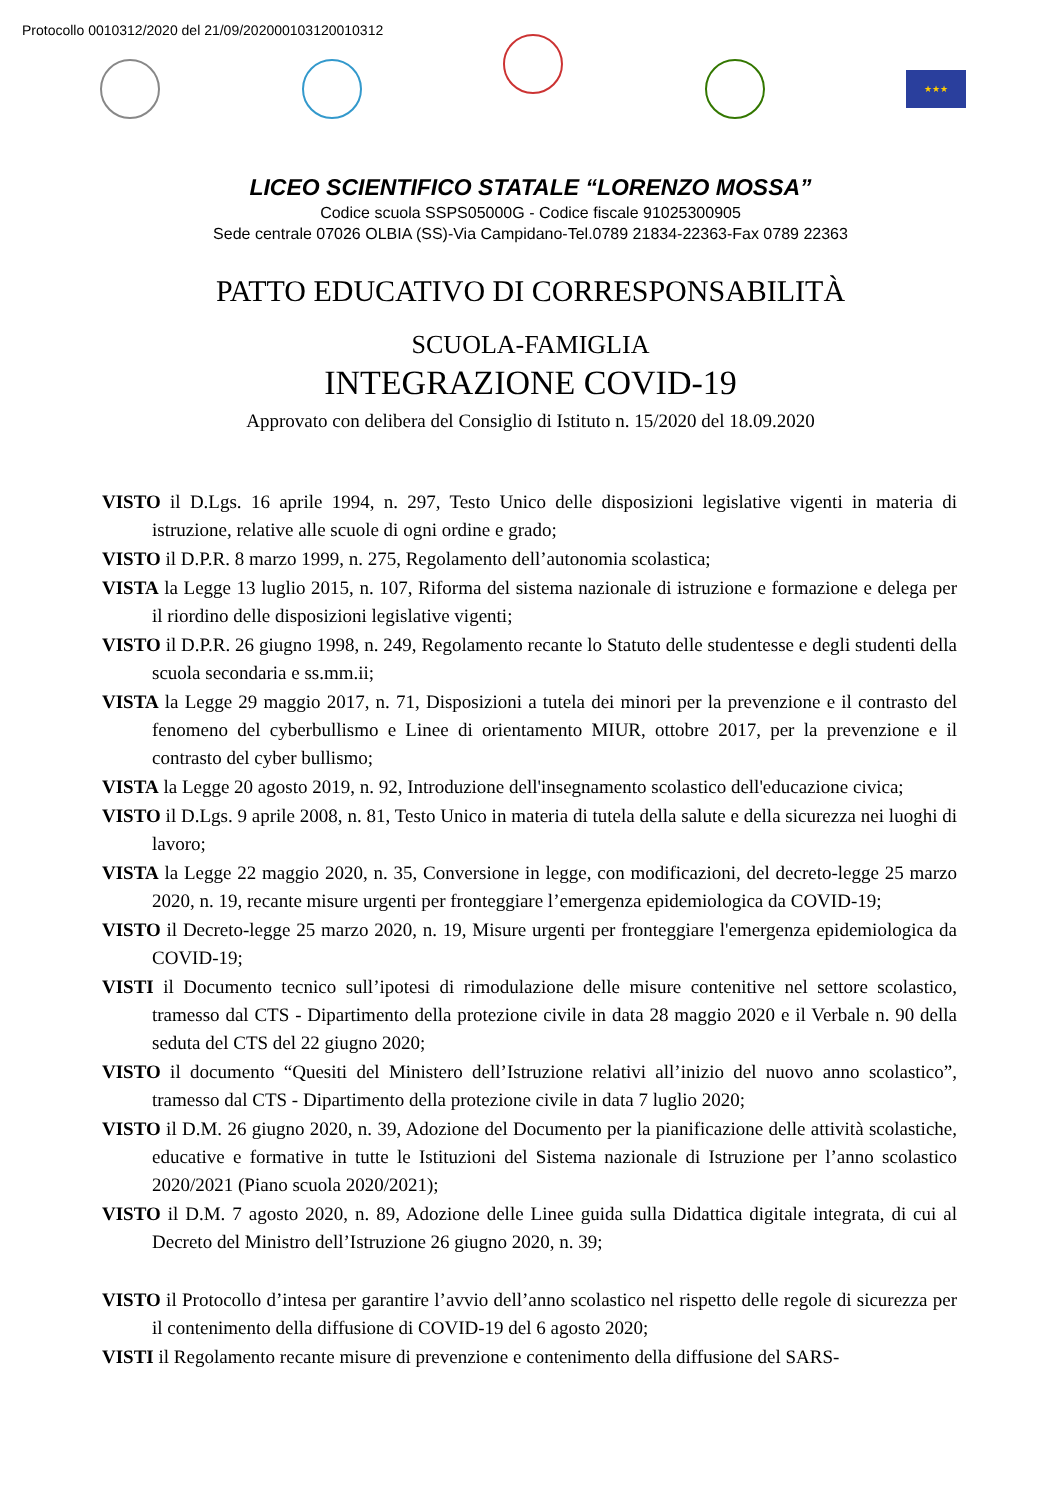Protocollo 0010312/2020 del 21/09/202000103120010312
★★★
LICEO SCIENTIFICO STATALE “LORENZO MOSSA”
Codice scuola SSPS05000G - Codice fiscale 91025300905
Sede centrale 07026 OLBIA (SS)-Via Campidano-Tel.0789 21834-22363-Fax 0789 22363
PATTO EDUCATIVO DI CORRESPONSABILITÀ
SCUOLA-FAMIGLIA
INTEGRAZIONE COVID-19
Approvato con delibera del Consiglio di Istituto n. 15/2020 del 18.09.2020
VISTO il D.Lgs. 16 aprile 1994, n. 297, Testo Unico delle disposizioni legislative vigenti in materia di istruzione, relative alle scuole di ogni ordine e grado;
VISTO il D.P.R. 8 marzo 1999, n. 275, Regolamento dell’autonomia scolastica;
VISTA la Legge 13 luglio 2015, n. 107, Riforma del sistema nazionale di istruzione e formazione e delega per il riordino delle disposizioni legislative vigenti;
VISTO il D.P.R. 26 giugno 1998, n. 249, Regolamento recante lo Statuto delle studentesse e degli studenti della scuola secondaria e ss.mm.ii;
VISTA la Legge 29 maggio 2017, n. 71, Disposizioni a tutela dei minori per la prevenzione e il contrasto del fenomeno del cyberbullismo e Linee di orientamento MIUR, ottobre 2017, per la prevenzione e il contrasto del cyber bullismo;
VISTA la Legge 20 agosto 2019, n. 92, Introduzione dell'insegnamento scolastico dell'educazione civica;
VISTO il D.Lgs. 9 aprile 2008, n. 81, Testo Unico in materia di tutela della salute e della sicurezza nei luoghi di lavoro;
VISTA la Legge 22 maggio 2020, n. 35, Conversione in legge, con modificazioni, del decreto-legge 25 marzo 2020, n. 19, recante misure urgenti per fronteggiare l’emergenza epidemiologica da COVID-19;
VISTO il Decreto-legge 25 marzo 2020, n. 19, Misure urgenti per fronteggiare l'emergenza epidemiologica da COVID-19;
VISTI il Documento tecnico sull’ipotesi di rimodulazione delle misure contenitive nel settore scolastico, tramesso dal CTS - Dipartimento della protezione civile in data 28 maggio 2020 e il Verbale n. 90 della seduta del CTS del 22 giugno 2020;
VISTO il documento “Quesiti del Ministero dell’Istruzione relativi all’inizio del nuovo anno scolastico”, tramesso dal CTS - Dipartimento della protezione civile in data 7 luglio 2020;
VISTO il D.M. 26 giugno 2020, n. 39, Adozione del Documento per la pianificazione delle attività scolastiche, educative e formative in tutte le Istituzioni del Sistema nazionale di Istruzione per l’anno scolastico 2020/2021 (Piano scuola 2020/2021);
VISTO il D.M. 7 agosto 2020, n. 89, Adozione delle Linee guida sulla Didattica digitale integrata, di cui al Decreto del Ministro dell’Istruzione 26 giugno 2020, n. 39;
VISTO il Protocollo d’intesa per garantire l’avvio dell’anno scolastico nel rispetto delle regole di sicurezza per il contenimento della diffusione di COVID-19 del 6 agosto 2020;
VISTI il Regolamento recante misure di prevenzione e contenimento della diffusione del SARS-